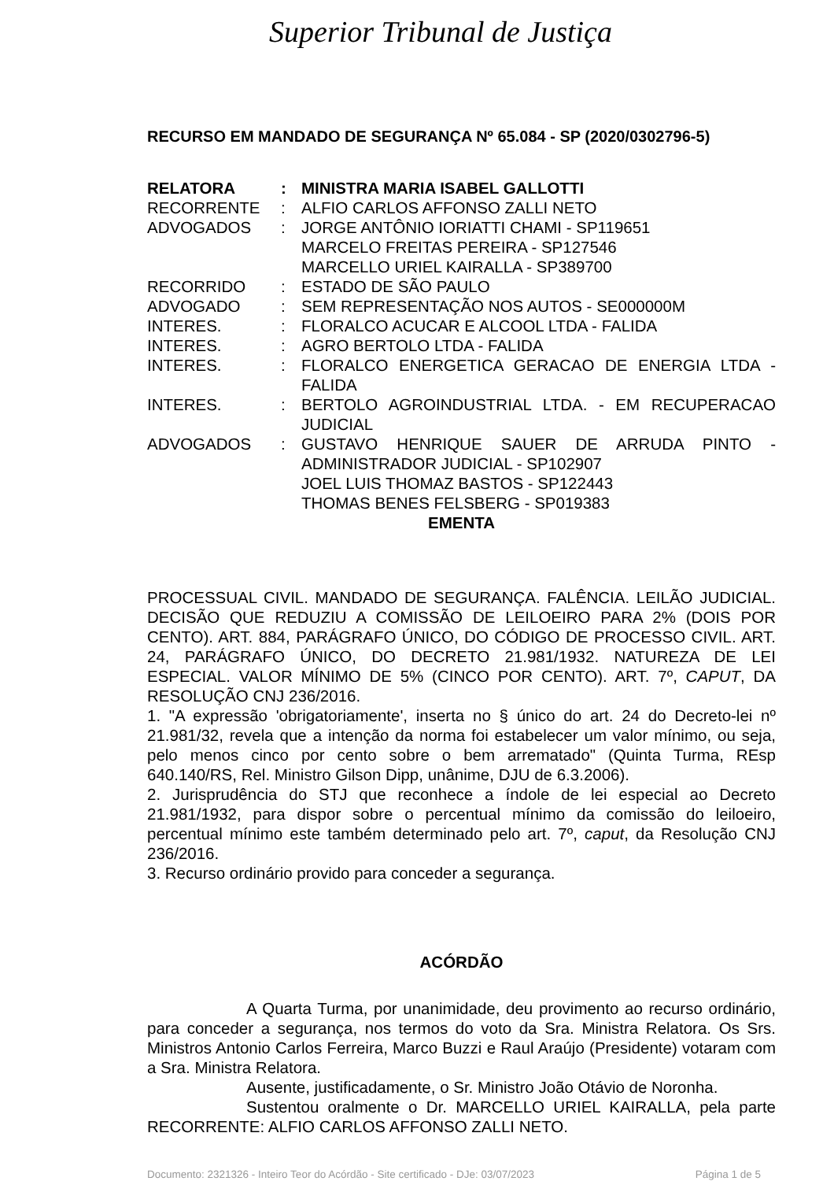Superior Tribunal de Justiça
RECURSO EM MANDADO DE SEGURANÇA Nº 65.084 - SP (2020/0302796-5)
| RELATORA | : | MINISTRA MARIA ISABEL GALLOTTI |
| RECORRENTE | : | ALFIO CARLOS AFFONSO ZALLI NETO |
| ADVOGADOS | : | JORGE ANTÔNIO IORIATTI CHAMI - SP119651 MARCELO FREITAS PEREIRA - SP127546 MARCELLO URIEL KAIRALLA - SP389700 |
| RECORRIDO | : | ESTADO DE SÃO PAULO |
| ADVOGADO | : | SEM REPRESENTAÇÃO NOS AUTOS - SE000000M |
| INTERES. | : | FLORALCO ACUCAR E ALCOOL LTDA - FALIDA |
| INTERES. | : | AGRO BERTOLO LTDA - FALIDA |
| INTERES. | : | FLORALCO ENERGETICA GERACAO DE ENERGIA LTDA - FALIDA |
| INTERES. | : | BERTOLO AGROINDUSTRIAL LTDA. - EM RECUPERACAO JUDICIAL |
| ADVOGADOS | : | GUSTAVO HENRIQUE SAUER DE ARRUDA PINTO - ADMINISTRADOR JUDICIAL - SP102907 JOEL LUIS THOMAZ BASTOS - SP122443 THOMAS BENES FELSBERG - SP019383 |
EMENTA
PROCESSUAL CIVIL. MANDADO DE SEGURANÇA. FALÊNCIA. LEILÃO JUDICIAL. DECISÃO QUE REDUZIU A COMISSÃO DE LEILOEIRO PARA 2% (DOIS POR CENTO). ART. 884, PARÁGRAFO ÚNICO, DO CÓDIGO DE PROCESSO CIVIL. ART. 24, PARÁGRAFO ÚNICO, DO DECRETO 21.981/1932. NATUREZA DE LEI ESPECIAL. VALOR MÍNIMO DE 5% (CINCO POR CENTO). ART. 7º, CAPUT, DA RESOLUÇÃO CNJ 236/2016.
1. "A expressão 'obrigatoriamente', inserta no § único do art. 24 do Decreto-lei nº 21.981/32, revela que a intenção da norma foi estabelecer um valor mínimo, ou seja, pelo menos cinco por cento sobre o bem arrematado" (Quinta Turma, REsp 640.140/RS, Rel. Ministro Gilson Dipp, unânime, DJU de 6.3.2006).
2. Jurisprudência do STJ que reconhece a índole de lei especial ao Decreto 21.981/1932, para dispor sobre o percentual mínimo da comissão do leiloeiro, percentual mínimo este também determinado pelo art. 7º, caput, da Resolução CNJ 236/2016.
3. Recurso ordinário provido para conceder a segurança.
ACÓRDÃO
A Quarta Turma, por unanimidade, deu provimento ao recurso ordinário, para conceder a segurança, nos termos do voto da Sra. Ministra Relatora. Os Srs. Ministros Antonio Carlos Ferreira, Marco Buzzi e Raul Araújo (Presidente) votaram com a Sra. Ministra Relatora.
Ausente, justificadamente, o Sr. Ministro João Otávio de Noronha.
Sustentou oralmente o Dr. MARCELLO URIEL KAIRALLA, pela parte RECORRENTE: ALFIO CARLOS AFFONSO ZALLI NETO.
Documento: 2321326 - Inteiro Teor do Acórdão - Site certificado - DJe: 03/07/2023 Página 1 de 5